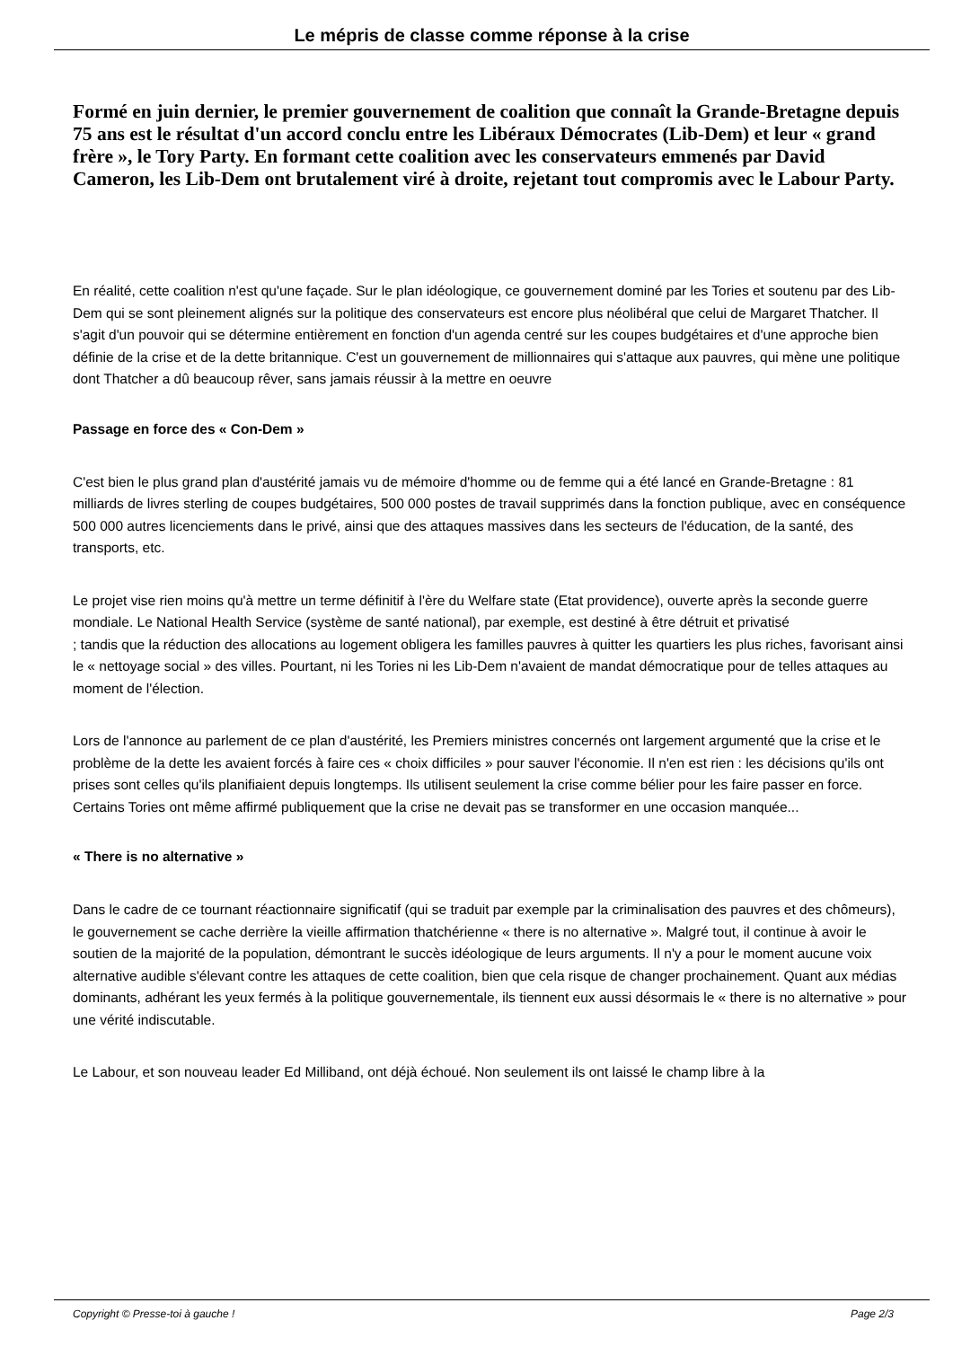Le mépris de classe comme réponse à la crise
Formé en juin dernier, le premier gouvernement de coalition que connaît la Grande-Bretagne depuis 75 ans est le résultat d'un accord conclu entre les Libéraux Démocrates (Lib-Dem) et leur « grand frère », le Tory Party. En formant cette coalition avec les conservateurs emmenés par David Cameron, les Lib-Dem ont brutalement viré à droite, rejetant tout compromis avec le Labour Party.
En réalité, cette coalition n'est qu'une façade. Sur le plan idéologique, ce gouvernement dominé par les Tories et soutenu par des Lib-Dem qui se sont pleinement alignés sur la politique des conservateurs est encore plus néolibéral que celui de Margaret Thatcher. Il s'agit d'un pouvoir qui se détermine entièrement en fonction d'un agenda centré sur les coupes budgétaires et d'une approche bien définie de la crise et de la dette britannique. C'est un gouvernement de millionnaires qui s'attaque aux pauvres, qui mène une politique dont Thatcher a dû beaucoup rêver, sans jamais réussir à la mettre en oeuvre
Passage en force des « Con-Dem »
C'est bien le plus grand plan d'austérité jamais vu de mémoire d'homme ou de femme qui a été lancé en Grande-Bretagne : 81 milliards de livres sterling de coupes budgétaires, 500 000 postes de travail supprimés dans la fonction publique, avec en conséquence 500 000 autres licenciements dans le privé, ainsi que des attaques massives dans les secteurs de l'éducation, de la santé, des transports, etc.
Le projet vise rien moins qu'à mettre un terme définitif à l'ère du Welfare state (Etat providence), ouverte après la seconde guerre mondiale. Le National Health Service (système de santé national), par exemple, est destiné à être détruit et privatisé
; tandis que la réduction des allocations au logement obligera les familles pauvres à quitter les quartiers les plus riches, favorisant ainsi le « nettoyage social » des villes. Pourtant, ni les Tories ni les Lib-Dem n'avaient de mandat démocratique pour de telles attaques au moment de l'élection.
Lors de l'annonce au parlement de ce plan d'austérité, les Premiers ministres concernés ont largement argumenté que la crise et le problème de la dette les avaient forcés à faire ces « choix difficiles » pour sauver l'économie. Il n'en est rien : les décisions qu'ils ont prises sont celles qu'ils planifiaient depuis longtemps. Ils utilisent seulement la crise comme bélier pour les faire passer en force. Certains Tories ont même affirmé publiquement que la crise ne devait pas se transformer en une occasion manquée...
« There is no alternative »
Dans le cadre de ce tournant réactionnaire significatif (qui se traduit par exemple par la criminalisation des pauvres et des chômeurs), le gouvernement se cache derrière la vieille affirmation thatchérienne « there is no alternative ». Malgré tout, il continue à avoir le soutien de la majorité de la population, démontrant le succès idéologique de leurs arguments. Il n'y a pour le moment aucune voix alternative audible s'élevant contre les attaques de cette coalition, bien que cela risque de changer prochainement. Quant aux médias dominants, adhérant les yeux fermés à la politique gouvernementale, ils tiennent eux aussi désormais le « there is no alternative » pour une vérité indiscutable.
Le Labour, et son nouveau leader Ed Milliband, ont déjà échoué. Non seulement ils ont laissé le champ libre à la
Copyright © Presse-toi à gauche ! Page 2/3